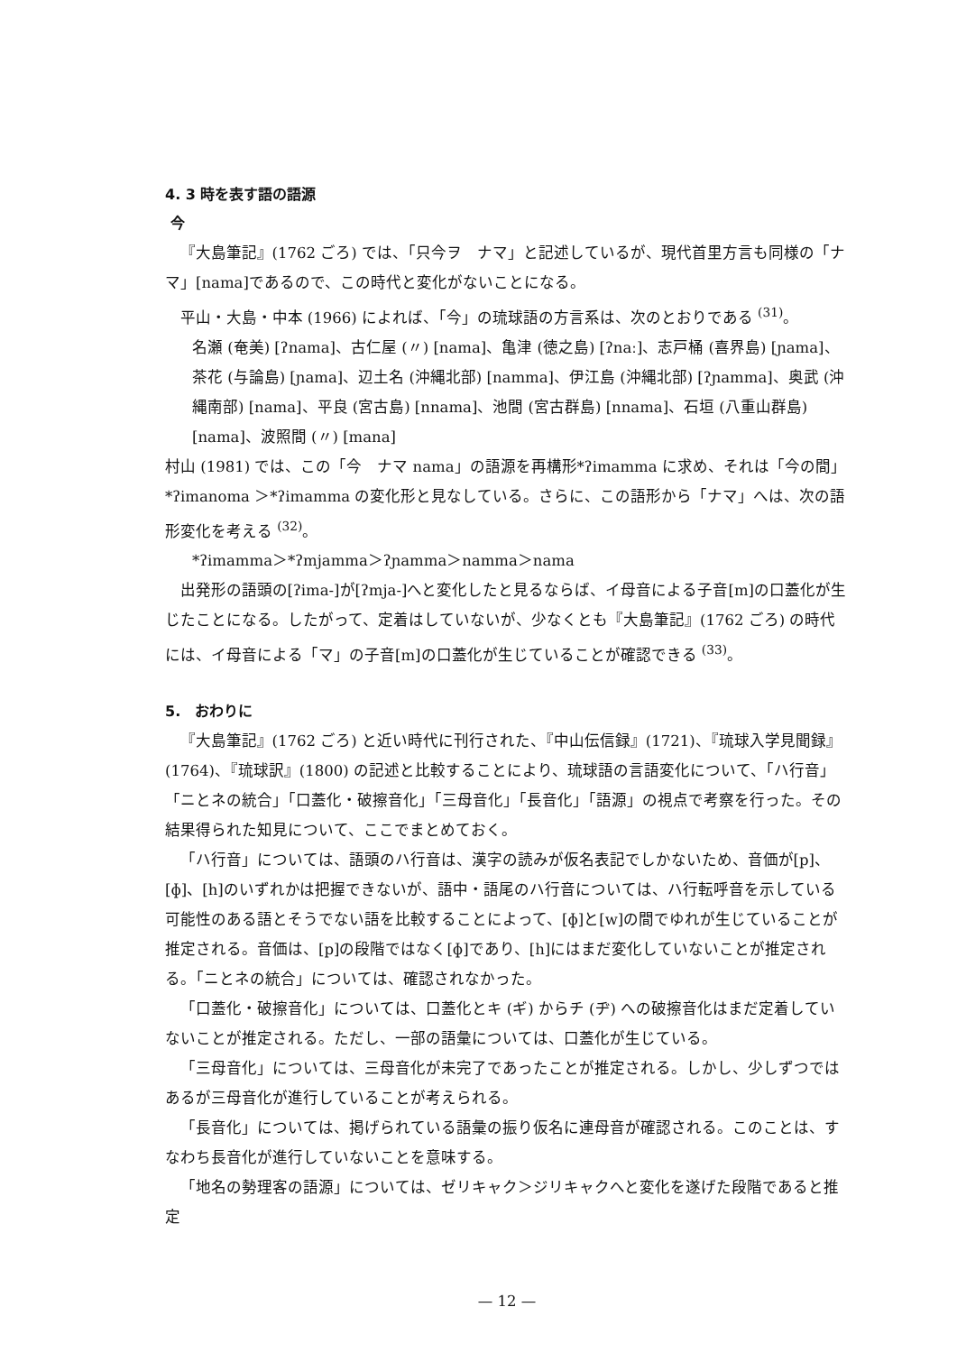4. 3 時を表す語の語源
今
『大島筆記』(1762 ごろ) では、「只今ヲ　ナマ」と記述しているが、現代首里方言も同様の「ナマ」[nama]であるので、この時代と変化がないことになる。
平山・大島・中本 (1966) によれば、「今」の琉球語の方言系は、次のとおりである <sup>(31)</sup>。
名瀬 (奄美) [ʔnama]、古仁屋 (〃) [nama]、亀津 (徳之島) [ʔnaː]、志戸桶 (喜界島) [ɲama]、茶花 (与論島) [ɲama]、辺土名 (沖縄北部) [namma]、伊江島 (沖縄北部) [ʔɲamma]、奥武 (沖縄南部) [nama]、平良 (宮古島) [nnama]、池間 (宮古群島) [nnama]、石垣 (八重山群島) [nama]、波照間 (〃) [mana]
村山 (1981) では、この「今　ナマ nama」の語源を再構形*ʔimamma に求め、それは「今の間」*ʔimanoma ＞*ʔimamma の変化形と見なしている。さらに、この語形から「ナマ」へは、次の語形変化を考える <sup>(32)</sup>。
*ʔimamma＞*ʔmjamma＞ʔɲamma＞namma＞nama
出発形の語頭の[ʔima-]が[ʔmja-]へと変化したと見るならば、イ母音による子音[m]の口蓋化が生じたことになる。したがって、定着はしていないが、少なくとも『大島筆記』(1762 ごろ) の時代には、イ母音による「マ」の子音[m]の口蓋化が生じていることが確認できる <sup>(33)</sup>。
5.　おわりに
『大島筆記』(1762 ごろ) と近い時代に刊行された、『中山伝信録』(1721)、『琉球入学見聞録』(1764)、『琉球訳』(1800) の記述と比較することにより、琉球語の言語変化について、「ハ行音」「ニとネの統合」「口蓋化・破擦音化」「三母音化」「長音化」「語源」の視点で考察を行った。その結果得られた知見について、ここでまとめておく。
「ハ行音」については、語頭のハ行音は、漢字の読みが仮名表記でしかないため、音価が[p]、[ɸ]、[h]のいずれかは把握できないが、語中・語尾のハ行音については、ハ行転呼音を示している可能性のある語とそうでない語を比較することによって、[ɸ]と[w]の間でゆれが生じていることが推定される。音価は、[p]の段階ではなく[ɸ]であり、[h]にはまだ変化していないことが推定される。「ニとネの統合」については、確認されなかった。
「口蓋化・破擦音化」については、口蓋化とキ (ギ) からチ (ヂ) への破擦音化はまだ定着していないことが推定される。ただし、一部の語彙については、口蓋化が生じている。
「三母音化」については、三母音化が未完了であったことが推定される。しかし、少しずつではあるが三母音化が進行していることが考えられる。
「長音化」については、掲げられている語彙の振り仮名に連母音が確認される。このことは、すなわち長音化が進行していないことを意味する。
「地名の勢理客の語源」については、ゼリキャク＞ジリキャクへと変化を遂げた段階であると推定
— 12 —